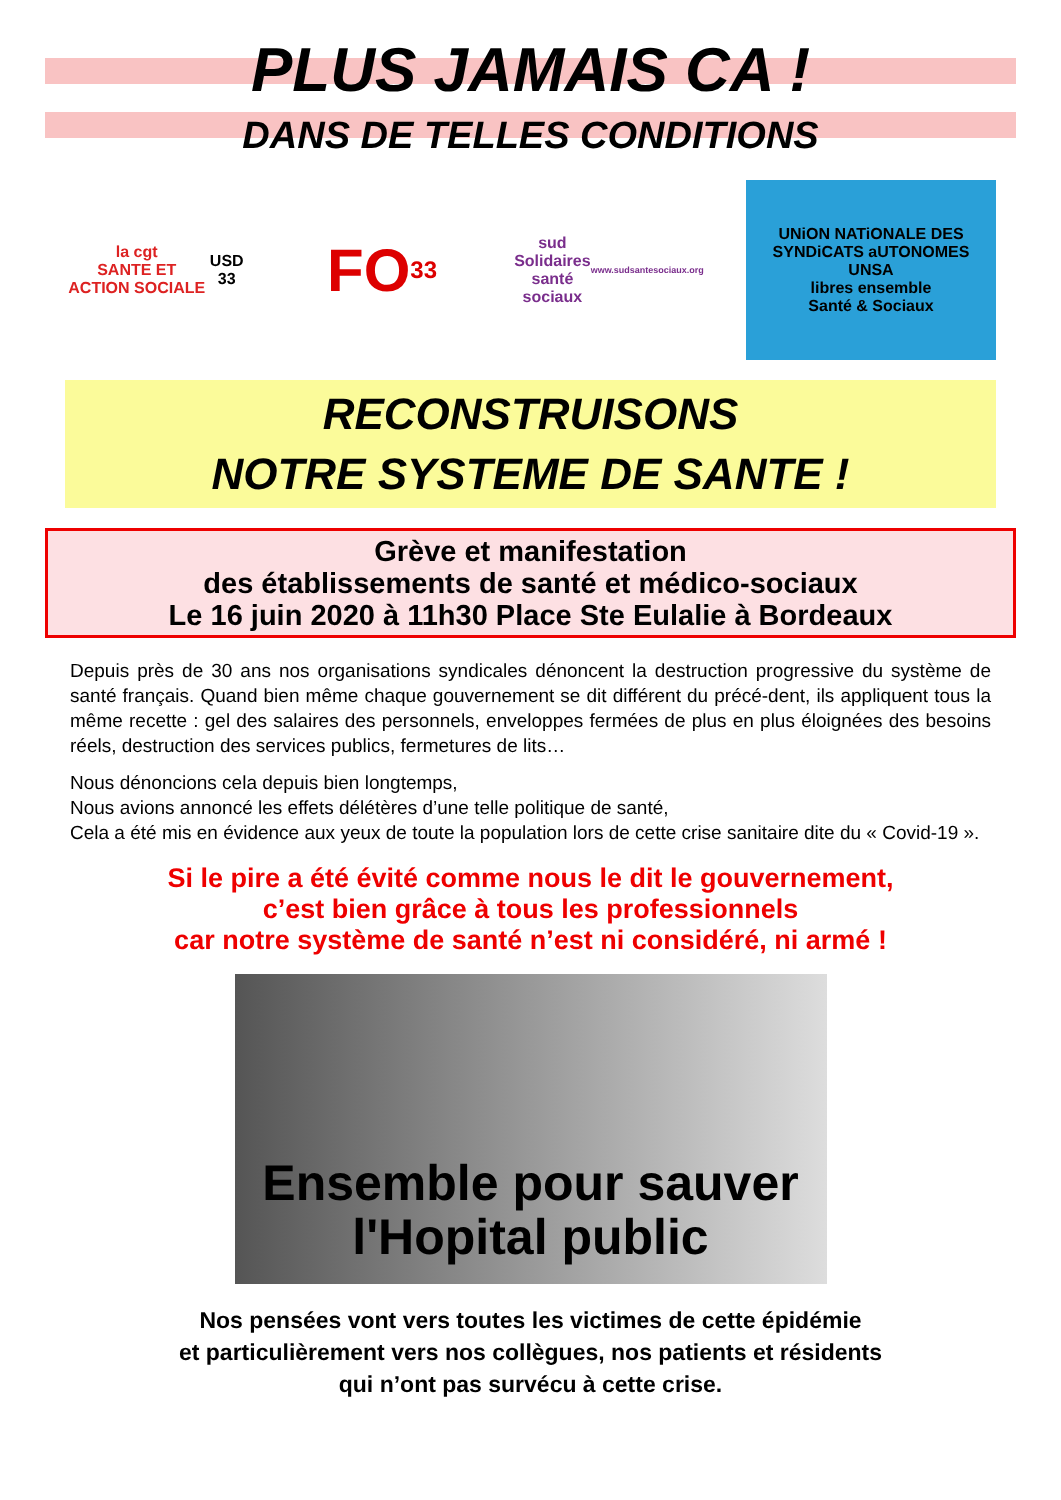PLUS JAMAIS CA !
DANS DE TELLES CONDITIONS
la cgt
SANTE ET ACTION SOCIALE
USD 33
FO 33
sud
Solidaires
santé sociaux
www.sudsantesociaux.org
UNiON NATiONALE DES SYNDiCATS aUTONOMES
UNSA
libres ensemble
Santé & Sociaux
RECONSTRUISONS
NOTRE SYSTEME DE SANTE !
Grève et manifestation
des établissements de santé et médico-sociaux
Le 16 juin 2020 à 11h30 Place Ste Eulalie à Bordeaux
Depuis près de 30 ans nos organisations syndicales dénoncent la destruction progressive du système de santé français. Quand bien même chaque gouvernement se dit différent du précé-dent, ils appliquent tous la même recette : gel des salaires des personnels, enveloppes fermées de plus en plus éloignées des besoins réels, destruction des services publics, fermetures de lits…
Nous dénoncions cela depuis bien longtemps,
Nous avions annoncé les effets délétères d’une telle politique de santé,
Cela a été mis en évidence aux yeux de toute la population lors de cette crise sanitaire dite du « Covid-19 ».
Si le pire a été évité comme nous le dit le gouvernement,
c’est bien grâce à tous les professionnels
car notre système de santé n’est ni considéré, ni armé !
Ensemble pour sauver
l'Hopital public
Nos pensées vont vers toutes les victimes de cette épidémie
et particulièrement vers nos collègues, nos patients et résidents
qui n’ont pas survécu à cette crise.